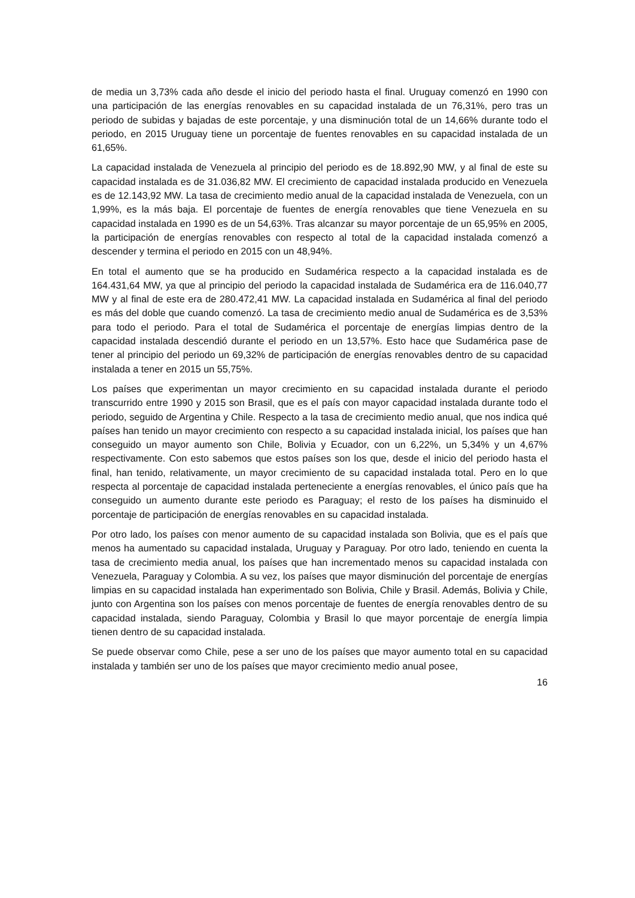de media un 3,73% cada año desde el inicio del periodo hasta el final. Uruguay comenzó en 1990 con una participación de las energías renovables en su capacidad instalada de un 76,31%, pero tras un periodo de subidas y bajadas de este porcentaje, y una disminución total de un 14,66% durante todo el periodo, en 2015 Uruguay tiene un porcentaje de fuentes renovables en su capacidad instalada de un 61,65%.
La capacidad instalada de Venezuela al principio del periodo es de 18.892,90 MW, y al final de este su capacidad instalada es de 31.036,82 MW. El crecimiento de capacidad instalada producido en Venezuela es de 12.143,92 MW. La tasa de crecimiento medio anual de la capacidad instalada de Venezuela, con un 1,99%, es la más baja. El porcentaje de fuentes de energía renovables que tiene Venezuela en su capacidad instalada en 1990 es de un 54,63%. Tras alcanzar su mayor porcentaje de un 65,95% en 2005, la participación de energías renovables con respecto al total de la capacidad instalada comenzó a descender y termina el periodo en 2015 con un 48,94%.
En total el aumento que se ha producido en Sudamérica respecto a la capacidad instalada es de 164.431,64 MW, ya que al principio del periodo la capacidad instalada de Sudamérica era de 116.040,77 MW y al final de este era de 280.472,41 MW. La capacidad instalada en Sudamérica al final del periodo es más del doble que cuando comenzó. La tasa de crecimiento medio anual de Sudamérica es de 3,53% para todo el periodo. Para el total de Sudamérica el porcentaje de energías limpias dentro de la capacidad instalada descendió durante el periodo en un 13,57%. Esto hace que Sudamérica pase de tener al principio del periodo un 69,32% de participación de energías renovables dentro de su capacidad instalada a tener en 2015 un 55,75%.
Los países que experimentan un mayor crecimiento en su capacidad instalada durante el periodo transcurrido entre 1990 y 2015 son Brasil, que es el país con mayor capacidad instalada durante todo el periodo, seguido de Argentina y Chile. Respecto a la tasa de crecimiento medio anual, que nos indica qué países han tenido un mayor crecimiento con respecto a su capacidad instalada inicial, los países que han conseguido un mayor aumento son Chile, Bolivia y Ecuador, con un 6,22%, un 5,34% y un 4,67% respectivamente. Con esto sabemos que estos países son los que, desde el inicio del periodo hasta el final, han tenido, relativamente, un mayor crecimiento de su capacidad instalada total. Pero en lo que respecta al porcentaje de capacidad instalada perteneciente a energías renovables, el único país que ha conseguido un aumento durante este periodo es Paraguay; el resto de los países ha disminuido el porcentaje de participación de energías renovables en su capacidad instalada.
Por otro lado, los países con menor aumento de su capacidad instalada son Bolivia, que es el país que menos ha aumentado su capacidad instalada, Uruguay y Paraguay. Por otro lado, teniendo en cuenta la tasa de crecimiento media anual, los países que han incrementado menos su capacidad instalada con Venezuela, Paraguay y Colombia. A su vez, los países que mayor disminución del porcentaje de energías limpias en su capacidad instalada han experimentado son Bolivia, Chile y Brasil. Además, Bolivia y Chile, junto con Argentina son los países con menos porcentaje de fuentes de energía renovables dentro de su capacidad instalada, siendo Paraguay, Colombia y Brasil lo que mayor porcentaje de energía limpia tienen dentro de su capacidad instalada.
Se puede observar como Chile, pese a ser uno de los países que mayor aumento total en su capacidad instalada y también ser uno de los países que mayor crecimiento medio anual posee,
16